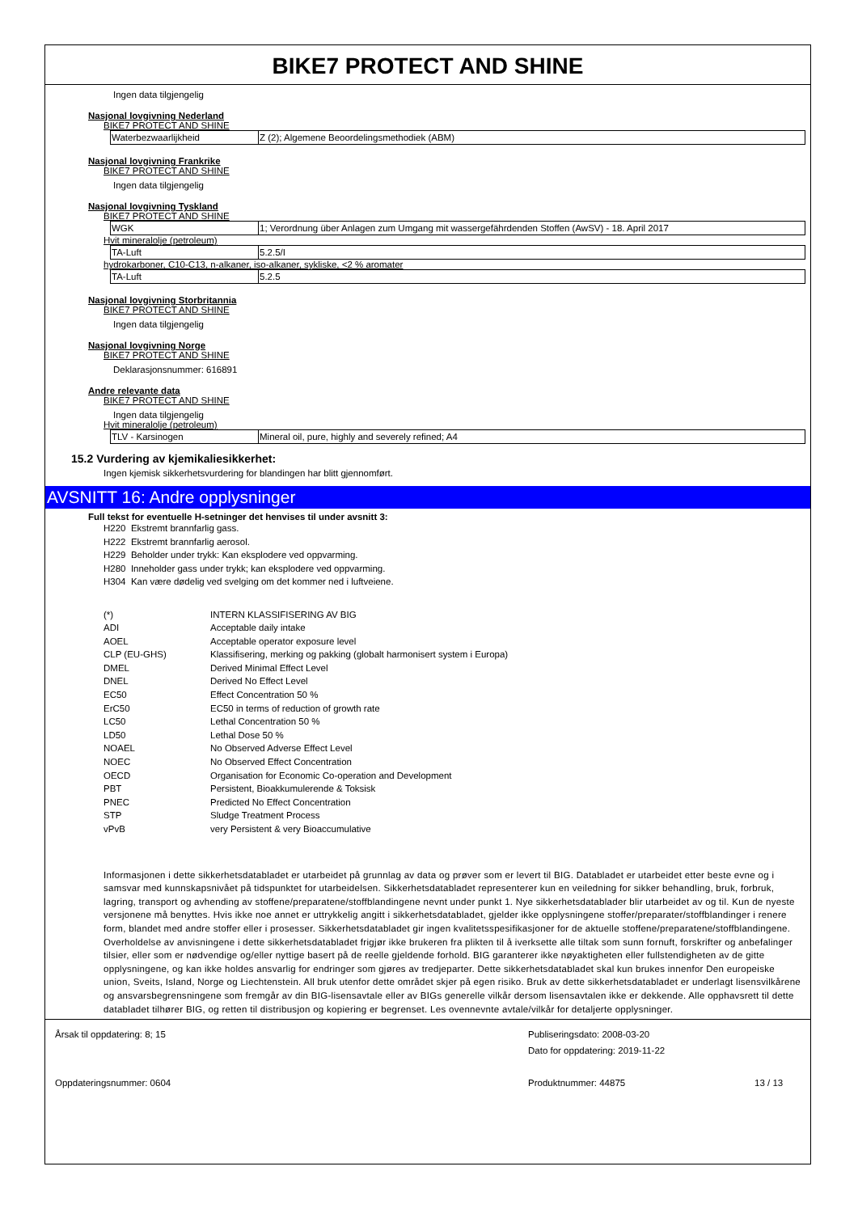BIKE7 PROTECT AND SHINE
Ingen data tilgjengelig
Nasjonal lovgivning Nederland
BIKE7 PROTECT AND SHINE
| Waterbezwaarlijkheid | Z (2); Algemene Beoordelingsmethodiek (ABM) |
Nasjonal lovgivning Frankrike
BIKE7 PROTECT AND SHINE
Ingen data tilgjengelig
Nasjonal lovgivning Tyskland
BIKE7 PROTECT AND SHINE
| WGK | 1; Verordnung über Anlagen zum Umgang mit wassergefährdenden Stoffen (AwSV) - 18. April 2017 |
Hvit mineralolje (petroleum)
| TA-Luft | 5.2.5/I |
hydrokarboner, C10-C13, n-alkaner, iso-alkaner, sykliske, <2 % aromater
| TA-Luft | 5.2.5 |
Nasjonal lovgivning Storbritannia
BIKE7 PROTECT AND SHINE
Ingen data tilgjengelig
Nasjonal lovgivning Norge
BIKE7 PROTECT AND SHINE
Deklarasjonsnummer: 616891
Andre relevante data
BIKE7 PROTECT AND SHINE
Ingen data tilgjengelig
Hvit mineralolje (petroleum)
| TLV - Karsinogen | Mineral oil, pure, highly and severely refined; A4 |
15.2 Vurdering av kjemikaliesikkerhet:
Ingen kjemisk sikkerhetsvurdering for blandingen har blitt gjennomført.
AVSNITT 16: Andre opplysninger
Full tekst for eventuelle H-setninger det henvises til under avsnitt 3:
H220 Ekstremt brannfarlig gass.
H222 Ekstremt brannfarlig aerosol.
H229 Beholder under trykk: Kan eksplodere ved oppvarming.
H280 Inneholder gass under trykk; kan eksplodere ved oppvarming.
H304 Kan være dødelig ved svelging om det kommer ned i luftveiene.
| (*) | INTERN KLASSIFISERING AV BIG |
| ADI | Acceptable daily intake |
| AOEL | Acceptable operator exposure level |
| CLP (EU-GHS) | Klassifisering, merking og pakking (globalt harmonisert system i Europa) |
| DMEL | Derived Minimal Effect Level |
| DNEL | Derived No Effect Level |
| EC50 | Effect Concentration 50 % |
| ErC50 | EC50 in terms of reduction of growth rate |
| LC50 | Lethal Concentration 50 % |
| LD50 | Lethal Dose 50 % |
| NOAEL | No Observed Adverse Effect Level |
| NOEC | No Observed Effect Concentration |
| OECD | Organisation for Economic Co-operation and Development |
| PBT | Persistent, Bioakkumulerende & Toksisk |
| PNEC | Predicted No Effect Concentration |
| STP | Sludge Treatment Process |
| vPvB | very Persistent & very Bioaccumulative |
Informasjonen i dette sikkerhetsdatabladet er utarbeidet på grunnlag av data og prøver som er levert til BIG. Databladet er utarbeidet etter beste evne og i samsvar med kunnskapsnivået på tidspunktet for utarbeidelsen. Sikkerhetsdatabladet representerer kun en veiledning for sikker behandling, bruk, forbruk, lagring, transport og avhending av stoffene/preparatene/stoffblandingene nevnt under punkt 1. Nye sikkerhetsdatablader blir utarbeidet av og til. Kun de nyeste versjonene må benyttes. Hvis ikke noe annet er uttrykkelig angitt i sikkerhetsdatabladet, gjelder ikke opplysningene stoffer/preparater/stoffblandinger i renere form, blandet med andre stoffer eller i prosesser. Sikkerhetsdatabladet gir ingen kvalitetsspesifikasjoner for de aktuelle stoffene/preparatene/stoffblandingene. Overholdelse av anvisningene i dette sikkerhetsdatabladet frigjør ikke brukeren fra plikten til å iverksette alle tiltak som sunn fornuft, forskrifter og anbefalinger tilsier, eller som er nødvendige og/eller nyttige basert på de reelle gjeldende forhold. BIG garanterer ikke nøyaktigheten eller fullstendigheten av de gitte opplysningene, og kan ikke holdes ansvarlig for endringer som gjøres av tredjeparter. Dette sikkerhetsdatabladet skal kun brukes innenfor Den europeiske union, Sveits, Island, Norge og Liechtenstein. All bruk utenfor dette området skjer på egen risiko. Bruk av dette sikkerhetsdatabladet er underlagt lisensvilkårene og ansvarsbegrensningene som fremgår av din BIG-lisensavtale eller av BIGs generelle vilkår dersom lisensavtalen ikke er dekkende. Alle opphavsrett til dette databladet tilhører BIG, og retten til distribusjon og kopiering er begrenset. Les ovennevnte avtale/vilkår for detaljerte opplysninger.
Årsak til oppdatering: 8; 15
Publiseringsdato: 2008-03-20
Dato for oppdatering: 2019-11-22
Oppdateringsnummer: 0604
Produktnummer: 44875
13 / 13